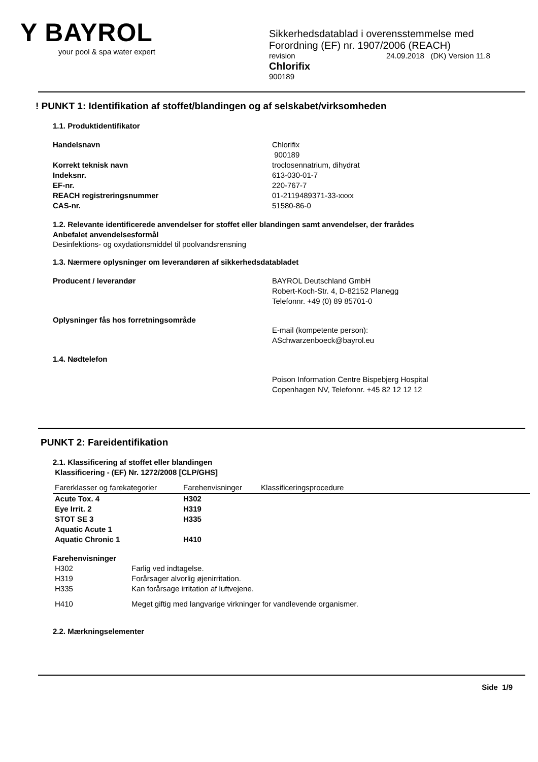Y BAYROL
your pool & spa water expert
Sikkerhedsdatablad i overensstemmelse med
Forordning (EF) nr. 1907/2006 (REACH)
revision 24.09.2018 (DK) Version 11.8
Chlorifix
900189
! PUNKT 1: Identifikation af stoffet/blandingen og af selskabet/virksomheden
1.1. Produktidentifikator
Handelsnavn Chlorifix
900189
Korrekt teknisk navn troclosennatrium, dihydrat
Indeksnr. 613-030-01-7
EF-nr. 220-767-7
REACH registreringsnummer 01-2119489371-33-xxxx
CAS-nr. 51580-86-0
1.2. Relevante identificerede anvendelser for stoffet eller blandingen samt anvendelser, der frarådes
Anbefalet anvendelsesformål
Desinfektions- og oxydationsmiddel til poolvandsrensning
1.3. Nærmere oplysninger om leverandøren af sikkerhedsdatabladet
Producent / leverandør BAYROL Deutschland GmbH
Robert-Koch-Str. 4, D-82152 Planegg
Telefonnr. +49 (0) 89 85701-0
Oplysninger fås hos forretningsområde
E-mail (kompetente person):
ASchwarzenboeck@bayrol.eu
1.4. Nødtelefon
Poison Information Centre Bispebjerg Hospital
Copenhagen NV, Telefonnr. +45 82 12 12 12
PUNKT 2: Fareidentifikation
2.1. Klassificering af stoffet eller blandingen
Klassificering - (EF) Nr. 1272/2008 [CLP/GHS]
| Farerklasser og farekategorier | Farehenvisninger | Klassificeringsprocedure |
| --- | --- | --- |
| Acute Tox. 4 | H302 | |
| Eye Irrit. 2 | H319 | |
| STOT SE 3 | H335 | |
| Aquatic Acute 1 | | |
| Aquatic Chronic 1 | H410 | |
Farehenvisninger
| H302 | Farlig ved indtagelse. |
| H319 | Forårsager alvorlig øjenirritation. |
| H335 | Kan forårsage irritation af luftvejene. |
| H410 | Meget giftig med langvarige virkninger for vandlevende organismer. |
2.2. Mærkningselementer
Side 1/9